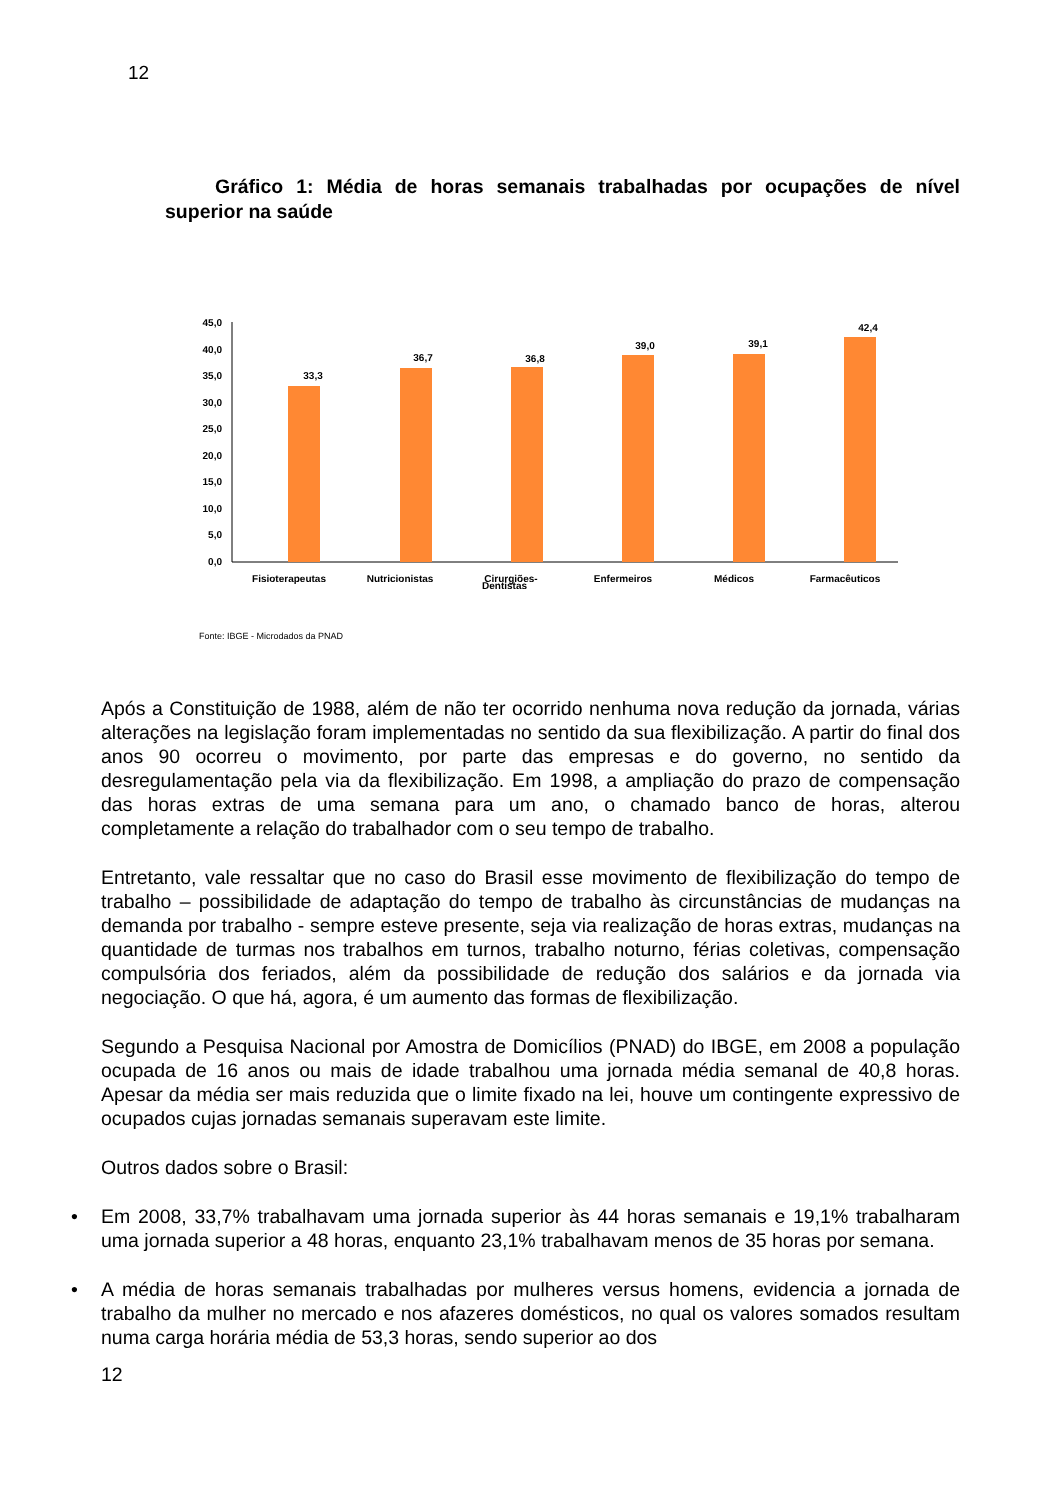12
Gráfico 1: Média de horas semanais trabalhadas por ocupações de nível superior na saúde
45,0
40,0
35,0
30,0
25,0
20,0
15,0
10,0
5,0
0,0
33,3
36,7
36,8
39,0
39,1
42,4
Fisioterapeutas
Nutricionistas
Cirurgiões-
Enfermeiros
Médicos
Farmacêuticos
Dentistas
Fonte: IBGE - Microdados da PNAD
Após a Constituição de 1988, além de não ter ocorrido nenhuma nova redução da jornada, várias alterações na legislação foram implementadas no sentido da sua flexibilização. A partir do final dos anos 90 ocorreu o movimento, por parte das empresas e do governo, no sentido da desregulamentação pela via da flexibilização. Em 1998, a ampliação do prazo de compensação das horas extras de uma semana para um ano, o chamado banco de horas, alterou completamente a relação do trabalhador com o seu tempo de trabalho.
Entretanto, vale ressaltar que no caso do Brasil esse movimento de flexibilização do tempo de trabalho – possibilidade de adaptação do tempo de trabalho às circunstâncias de mudanças na demanda por trabalho - sempre esteve presente, seja via realização de horas extras, mudanças na quantidade de turmas nos trabalhos em turnos, trabalho noturno, férias coletivas, compensação compulsória dos feriados, além da possibilidade de redução dos salários e da jornada via negociação. O que há, agora, é um aumento das formas de flexibilização.
Segundo a Pesquisa Nacional por Amostra de Domicílios (PNAD) do IBGE, em 2008 a população ocupada de 16 anos ou mais de idade trabalhou uma jornada média semanal de 40,8 horas. Apesar da média ser mais reduzida que o limite fixado na lei, houve um contingente expressivo de ocupados cujas jornadas semanais superavam este limite.
Outros dados sobre o Brasil:
• Em 2008, 33,7% trabalhavam uma jornada superior às 44 horas semanais e 19,1% trabalharam uma jornada superior a 48 horas, enquanto 23,1% trabalhavam menos de 35 horas por semana.
• A média de horas semanais trabalhadas por mulheres versus homens, evidencia a jornada de trabalho da mulher no mercado e nos afazeres domésticos, no qual os valores somados resultam numa carga horária média de 53,3 horas, sendo superior ao dos
12